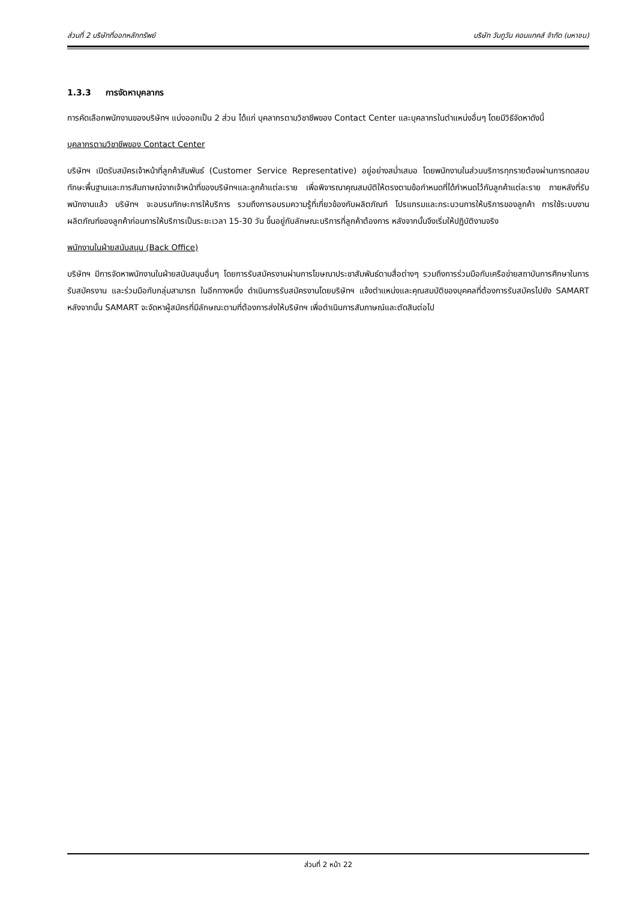ส่วนที่ 2 บริษัทที่ออกหลักทรัพย์ บริษัท วันทูวัน คอนแทคส์ จำกัด (มหาชน)
1.3.3 การจัดหาบุคลากร
การคัดเลือกพนักงานของบริษัทฯ แบ่งออกเป็น 2 ส่วน ได้แก่ บุคลากรตามวิชาชีพของ Contact Center และบุคลากรในตำแหน่งอื่นๆ โดยมีวิธีจัดหาดังนี้
บุคลากรตามวิชาชีพของ Contact Center
บริษัทฯ เปิดรับสมัครเจ้าหน้าที่ลูกค้าสัมพันธ์ (Customer Service Representative) อยู่อย่างสม่ำเสมอ โดยพนักงานในส่วนบริการทุกรายต้องผ่านการทดสอบทักษะพื้นฐานและการสัมภาษณ์จากเจ้าหน้าที่ของบริษัทฯและลูกค้าแต่ละราย เพื่อพิจารณาคุณสมบัติให้ตรงตามข้อกำหนดที่ได้กำหนดไว้กับลูกค้าแต่ละราย ภายหลังที่รับพนักงานแล้ว บริษัทฯ จะอบรมทักษะการให้บริการ รวมถึงการอบรมความรู้ที่เกี่ยวข้องกับผลิตภัณฑ์ โปรแกรมและกระบวนการให้บริการของลูกค้า การใช้ระบบงานผลิตภัณฑ์ของลูกค้าก่อนการให้บริการเป็นระยะเวลา 15-30 วัน ขึ้นอยู่กับลักษณะบริการที่ลูกค้าต้องการ หลังจากนั้นจึงเริ่มให้ปฏิบัติงานจริง
พนักงานในฝ่ายสนับสนุน (Back Office)
บริษัทฯ มีการจัดหาพนักงานในฝ่ายสนับสนุนอื่นๆ โดยการรับสมัครงานผ่านการโฆษณาประชาสัมพันธ์ตามสื่อต่างๆ รวมถึงการร่วมมือกับเครือข่ายสถาบันการศึกษาในการรับสมัครงาน และร่วมมือกับกลุ่มสามารถ ในอีกทางหนึ่ง ดำเนินการรับสมัครงานโดยบริษัทฯ แจ้งตำแหน่งและคุณสมบัติของบุคคลที่ต้องการรับสมัครไปยัง SAMART หลังจากนั้น SAMART จะจัดหาผู้สมัครที่มีลักษณะตามที่ต้องการส่งให้บริษัทฯ เพื่อดำเนินการสัมภาษณ์และตัดสินต่อไป
ส่วนที่ 2 หน้า 22